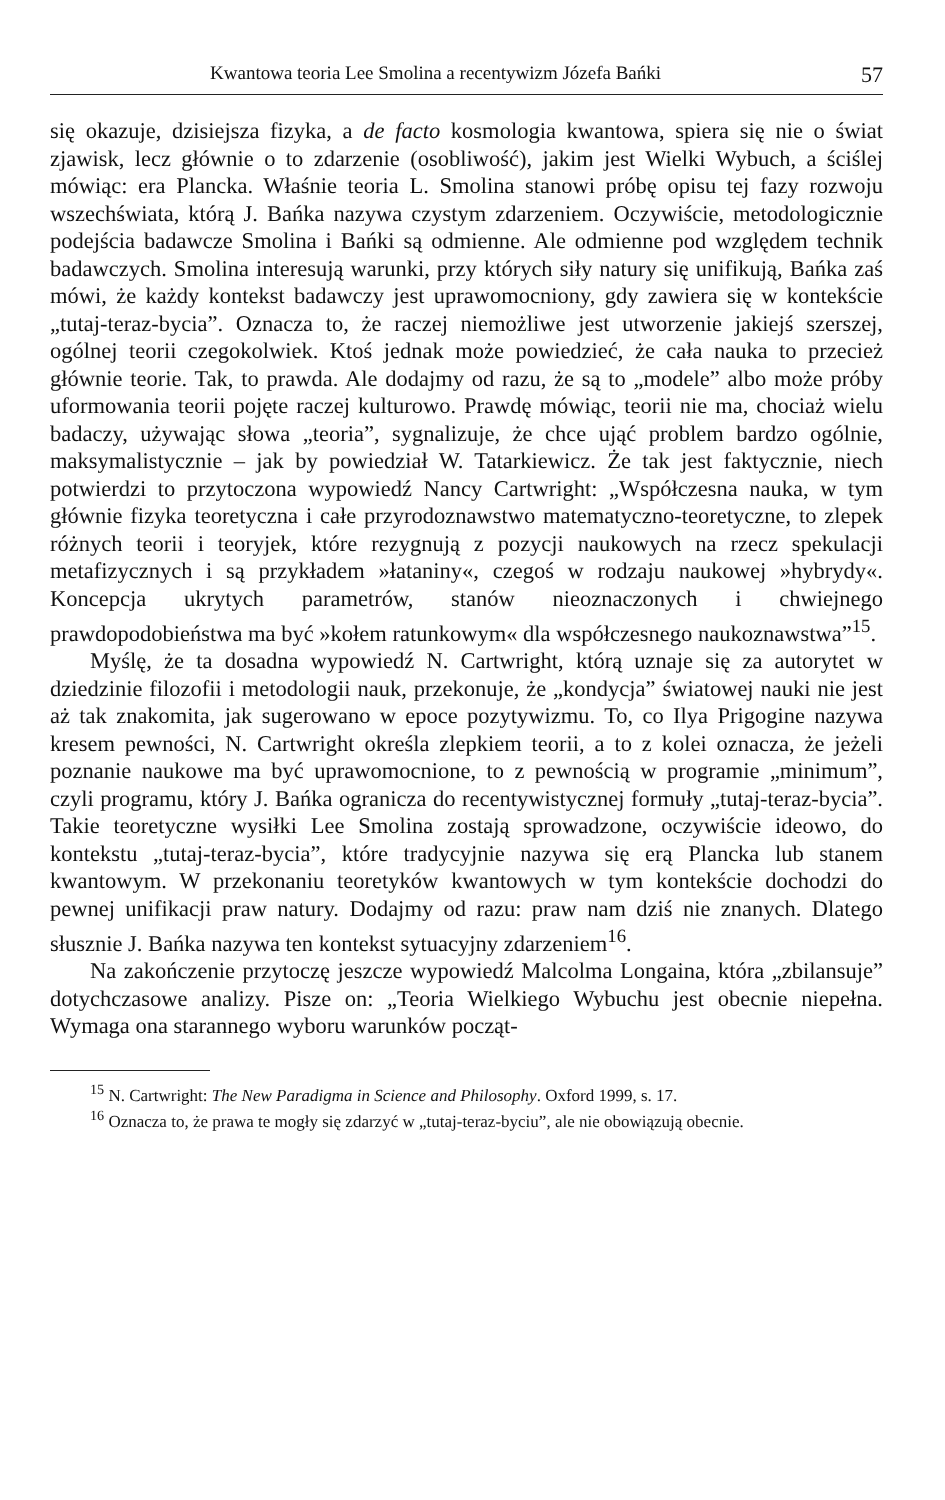Kwantowa teoria Lee Smolina a recentywizm Józefa Bańki 57
się okazuje, dzisiejsza fizyka, a de facto kosmologia kwantowa, spiera się nie o świat zjawisk, lecz głównie o to zdarzenie (osobliwość), jakim jest Wielki Wybuch, a ściślej mówiąc: era Plancka. Właśnie teoria L. Smolina stanowi próbę opisu tej fazy rozwoju wszechświata, którą J. Bańka nazywa czystym zdarzeniem. Oczywiście, metodologicznie podejścia badawcze Smolina i Bańki są odmienne. Ale odmienne pod względem technik badawczych. Smolina interesują warunki, przy których siły natury się unifikują, Bańka zaś mówi, że każdy kontekst badawczy jest uprawomocniony, gdy zawiera się w kontekście „tutaj-teraz-bycia”. Oznacza to, że raczej niemożliwe jest utworzenie jakiejś szerszej, ogólnej teorii czegokolwiek. Ktoś jednak może powiedzieć, że cała nauka to przecież głównie teorie. Tak, to prawda. Ale dodajmy od razu, że są to „modele” albo może próby uformowania teorii pojęte raczej kulturowo. Prawdę mówiąc, teorii nie ma, chociaż wielu badaczy, używając słowa „teoria”, sygnalizuje, że chce ująć problem bardzo ogólnie, maksymalistycznie – jak by powiedział W. Tatarkiewicz. Że tak jest faktycznie, niech potwierdzi to przytoczona wypowiedź Nancy Cartwright: „Współczesna nauka, w tym głównie fizyka teoretyczna i całe przyrodoznawstwo matematyczno-teoretyczne, to zlepek różnych teorii i teoryjek, które rezygnują z pozycji naukowych na rzecz spekulacji metafizycznych i są przykładem »łataniny«, czegoś w rodzaju naukowej »hybrydy«. Koncepcja ukrytych parametrów, stanów nieoznaczonych i chwiejnego prawdopodobieństwa ma być »kołem ratunkowym« dla współczesnego naukoznawstwa”<sup>15</sup>.
Myślę, że ta dosadna wypowiedź N. Cartwright, którą uznaje się za autorytet w dziedzinie filozofii i metodologii nauk, przekonuje, że „kondycja” światowej nauki nie jest aż tak znakomita, jak sugerowano w epoce pozytywizmu. To, co Ilya Prigogine nazywa kresem pewności, N. Cartwright określa zlepkiem teorii, a to z kolei oznacza, że jeżeli poznanie naukowe ma być uprawomocnione, to z pewnością w programie „minimum”, czyli programu, który J. Bańka ogranicza do recentywistycznej formuły „tutaj-teraz-bycia”. Takie teoretyczne wysiłki Lee Smolina zostają sprowadzone, oczywiście ideowo, do kontekstu „tutaj-teraz-bycia”, które tradycyjnie nazywa się erą Plancka lub stanem kwantowym. W przekonaniu teoretyków kwantowych w tym kontekście dochodzi do pewnej unifikacji praw natury. Dodajmy od razu: praw nam dziś nie znanych. Dlatego słusznie J. Bańka nazywa ten kontekst sytuacyjny zdarzeniem<sup>16</sup>.
Na zakończenie przytoczę jeszcze wypowiedź Malcolma Longaina, która „zbilansuje” dotychczasowe analizy. Pisze on: „Teoria Wielkiego Wybuchu jest obecnie niepełna. Wymaga ona starannego wyboru warunków począt-
<sup>15</sup> N. Cartwright: The New Paradigma in Science and Philosophy. Oxford 1999, s. 17.
<sup>16</sup> Oznacza to, że prawa te mogły się zdarzyć w „tutaj-teraz-byciu”, ale nie obowiązują obecnie.